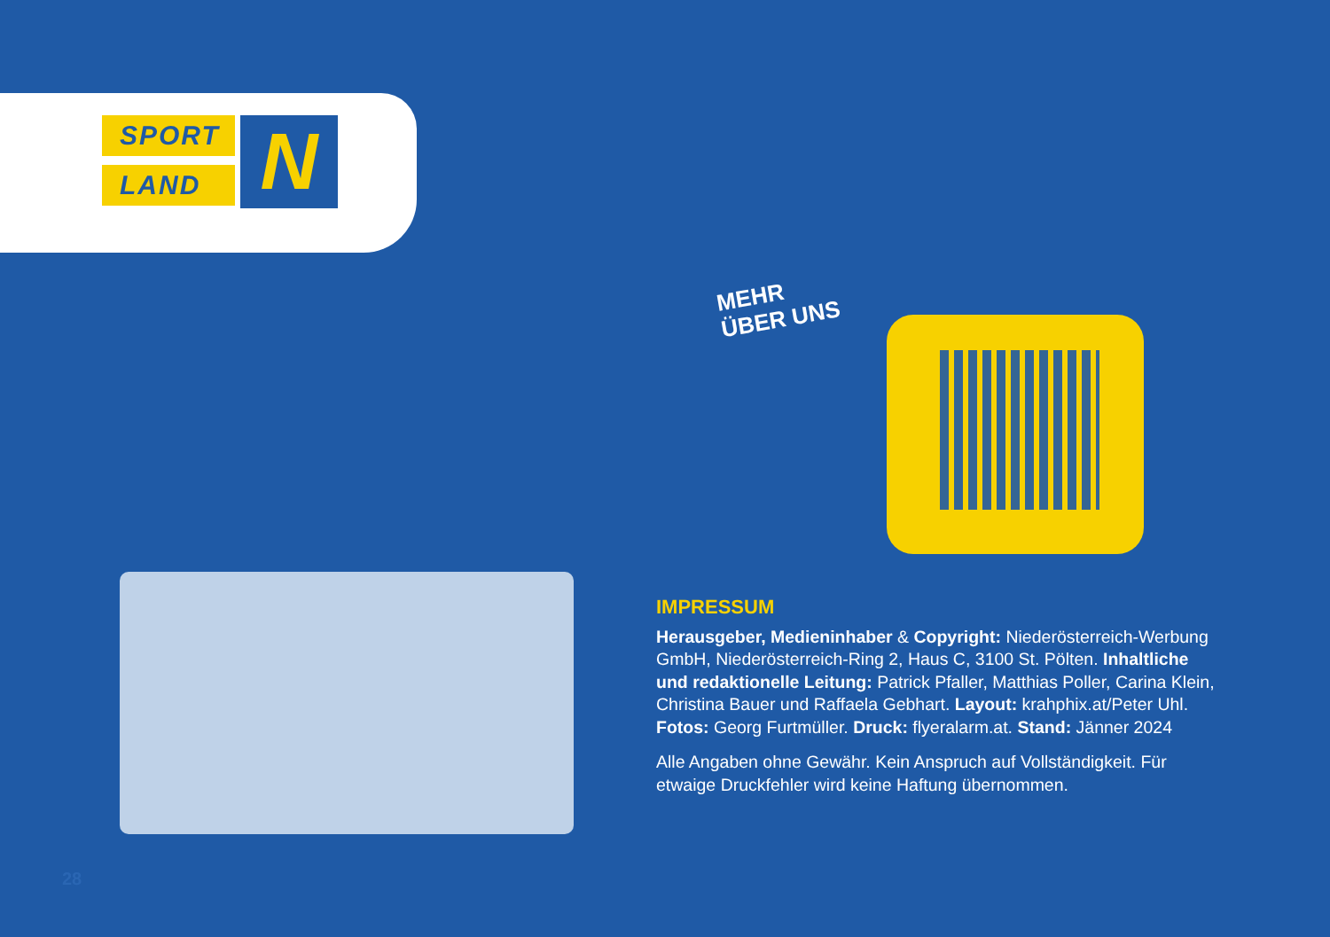SPORT
LAND
N
MEHR
ÜBER UNS
IMPRESSUM
Herausgeber, Medieninhaber & Copyright: Niederösterreich-Werbung GmbH, Niederösterreich-Ring 2, Haus C, 3100 St. Pölten. Inhaltliche und redaktionelle Leitung: Patrick Pfaller, Matthias Poller, Carina Klein, Christina Bauer und Raffaela Gebhart. Layout: krahphix.at/Peter Uhl. Fotos: Georg Furtmüller. Druck: flyeralarm.at. Stand: Jänner 2024
Alle Angaben ohne Gewähr. Kein Anspruch auf Vollständigkeit. Für etwaige Druckfehler wird keine Haftung übernommen.
28